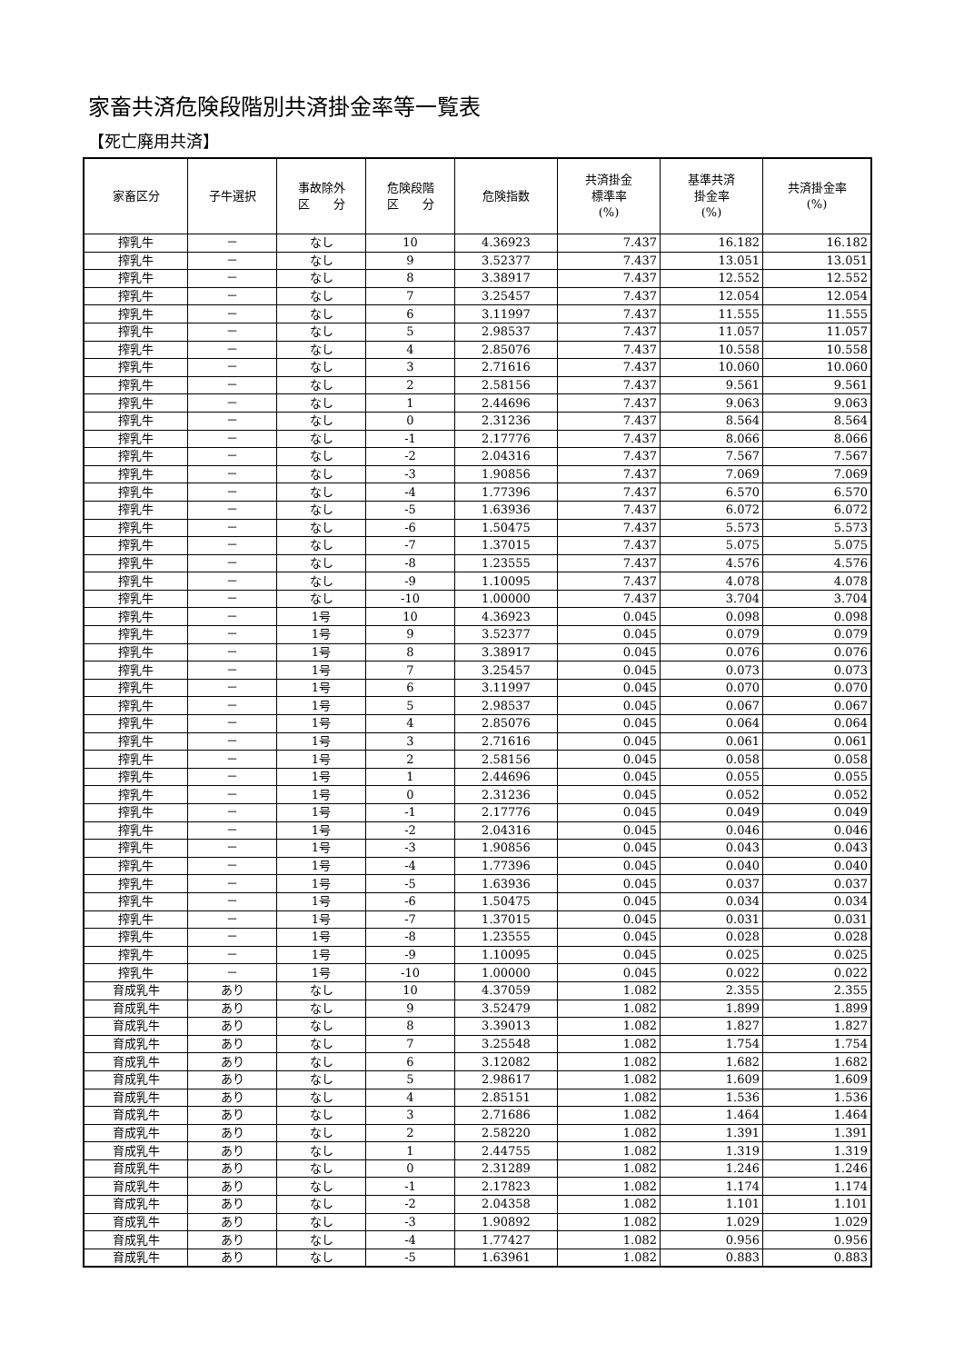家畜共済危険段階別共済掛金率等一覧表
【死亡廃用共済】
| 家畜区分 | 子牛選択 | 事故除外 区 分 | 危険段階 区 分 | 危険指数 | 共済掛金 標準率 (%) | 基準共済 掛金率 (%) | 共済掛金率 (%) |
| --- | --- | --- | --- | --- | --- | --- | --- |
| 搾乳牛 | － | なし | 10 | 4.36923 | 7.437 | 16.182 | 16.182 |
| 搾乳牛 | － | なし | 9 | 3.52377 | 7.437 | 13.051 | 13.051 |
| 搾乳牛 | － | なし | 8 | 3.38917 | 7.437 | 12.552 | 12.552 |
| 搾乳牛 | － | なし | 7 | 3.25457 | 7.437 | 12.054 | 12.054 |
| 搾乳牛 | － | なし | 6 | 3.11997 | 7.437 | 11.555 | 11.555 |
| 搾乳牛 | － | なし | 5 | 2.98537 | 7.437 | 11.057 | 11.057 |
| 搾乳牛 | － | なし | 4 | 2.85076 | 7.437 | 10.558 | 10.558 |
| 搾乳牛 | － | なし | 3 | 2.71616 | 7.437 | 10.060 | 10.060 |
| 搾乳牛 | － | なし | 2 | 2.58156 | 7.437 | 9.561 | 9.561 |
| 搾乳牛 | － | なし | 1 | 2.44696 | 7.437 | 9.063 | 9.063 |
| 搾乳牛 | － | なし | 0 | 2.31236 | 7.437 | 8.564 | 8.564 |
| 搾乳牛 | － | なし | -1 | 2.17776 | 7.437 | 8.066 | 8.066 |
| 搾乳牛 | － | なし | -2 | 2.04316 | 7.437 | 7.567 | 7.567 |
| 搾乳牛 | － | なし | -3 | 1.90856 | 7.437 | 7.069 | 7.069 |
| 搾乳牛 | － | なし | -4 | 1.77396 | 7.437 | 6.570 | 6.570 |
| 搾乳牛 | － | なし | -5 | 1.63936 | 7.437 | 6.072 | 6.072 |
| 搾乳牛 | － | なし | -6 | 1.50475 | 7.437 | 5.573 | 5.573 |
| 搾乳牛 | － | なし | -7 | 1.37015 | 7.437 | 5.075 | 5.075 |
| 搾乳牛 | － | なし | -8 | 1.23555 | 7.437 | 4.576 | 4.576 |
| 搾乳牛 | － | なし | -9 | 1.10095 | 7.437 | 4.078 | 4.078 |
| 搾乳牛 | － | なし | -10 | 1.00000 | 7.437 | 3.704 | 3.704 |
| 搾乳牛 | － | 1号 | 10 | 4.36923 | 0.045 | 0.098 | 0.098 |
| 搾乳牛 | － | 1号 | 9 | 3.52377 | 0.045 | 0.079 | 0.079 |
| 搾乳牛 | － | 1号 | 8 | 3.38917 | 0.045 | 0.076 | 0.076 |
| 搾乳牛 | － | 1号 | 7 | 3.25457 | 0.045 | 0.073 | 0.073 |
| 搾乳牛 | － | 1号 | 6 | 3.11997 | 0.045 | 0.070 | 0.070 |
| 搾乳牛 | － | 1号 | 5 | 2.98537 | 0.045 | 0.067 | 0.067 |
| 搾乳牛 | － | 1号 | 4 | 2.85076 | 0.045 | 0.064 | 0.064 |
| 搾乳牛 | － | 1号 | 3 | 2.71616 | 0.045 | 0.061 | 0.061 |
| 搾乳牛 | － | 1号 | 2 | 2.58156 | 0.045 | 0.058 | 0.058 |
| 搾乳牛 | － | 1号 | 1 | 2.44696 | 0.045 | 0.055 | 0.055 |
| 搾乳牛 | － | 1号 | 0 | 2.31236 | 0.045 | 0.052 | 0.052 |
| 搾乳牛 | － | 1号 | -1 | 2.17776 | 0.045 | 0.049 | 0.049 |
| 搾乳牛 | － | 1号 | -2 | 2.04316 | 0.045 | 0.046 | 0.046 |
| 搾乳牛 | － | 1号 | -3 | 1.90856 | 0.045 | 0.043 | 0.043 |
| 搾乳牛 | － | 1号 | -4 | 1.77396 | 0.045 | 0.040 | 0.040 |
| 搾乳牛 | － | 1号 | -5 | 1.63936 | 0.045 | 0.037 | 0.037 |
| 搾乳牛 | － | 1号 | -6 | 1.50475 | 0.045 | 0.034 | 0.034 |
| 搾乳牛 | － | 1号 | -7 | 1.37015 | 0.045 | 0.031 | 0.031 |
| 搾乳牛 | － | 1号 | -8 | 1.23555 | 0.045 | 0.028 | 0.028 |
| 搾乳牛 | － | 1号 | -9 | 1.10095 | 0.045 | 0.025 | 0.025 |
| 搾乳牛 | － | 1号 | -10 | 1.00000 | 0.045 | 0.022 | 0.022 |
| 育成乳牛 | あり | なし | 10 | 4.37059 | 1.082 | 2.355 | 2.355 |
| 育成乳牛 | あり | なし | 9 | 3.52479 | 1.082 | 1.899 | 1.899 |
| 育成乳牛 | あり | なし | 8 | 3.39013 | 1.082 | 1.827 | 1.827 |
| 育成乳牛 | あり | なし | 7 | 3.25548 | 1.082 | 1.754 | 1.754 |
| 育成乳牛 | あり | なし | 6 | 3.12082 | 1.082 | 1.682 | 1.682 |
| 育成乳牛 | あり | なし | 5 | 2.98617 | 1.082 | 1.609 | 1.609 |
| 育成乳牛 | あり | なし | 4 | 2.85151 | 1.082 | 1.536 | 1.536 |
| 育成乳牛 | あり | なし | 3 | 2.71686 | 1.082 | 1.464 | 1.464 |
| 育成乳牛 | あり | なし | 2 | 2.58220 | 1.082 | 1.391 | 1.391 |
| 育成乳牛 | あり | なし | 1 | 2.44755 | 1.082 | 1.319 | 1.319 |
| 育成乳牛 | あり | なし | 0 | 2.31289 | 1.082 | 1.246 | 1.246 |
| 育成乳牛 | あり | なし | -1 | 2.17823 | 1.082 | 1.174 | 1.174 |
| 育成乳牛 | あり | なし | -2 | 2.04358 | 1.082 | 1.101 | 1.101 |
| 育成乳牛 | あり | なし | -3 | 1.90892 | 1.082 | 1.029 | 1.029 |
| 育成乳牛 | あり | なし | -4 | 1.77427 | 1.082 | 0.956 | 0.956 |
| 育成乳牛 | あり | なし | -5 | 1.63961 | 1.082 | 0.883 | 0.883 |